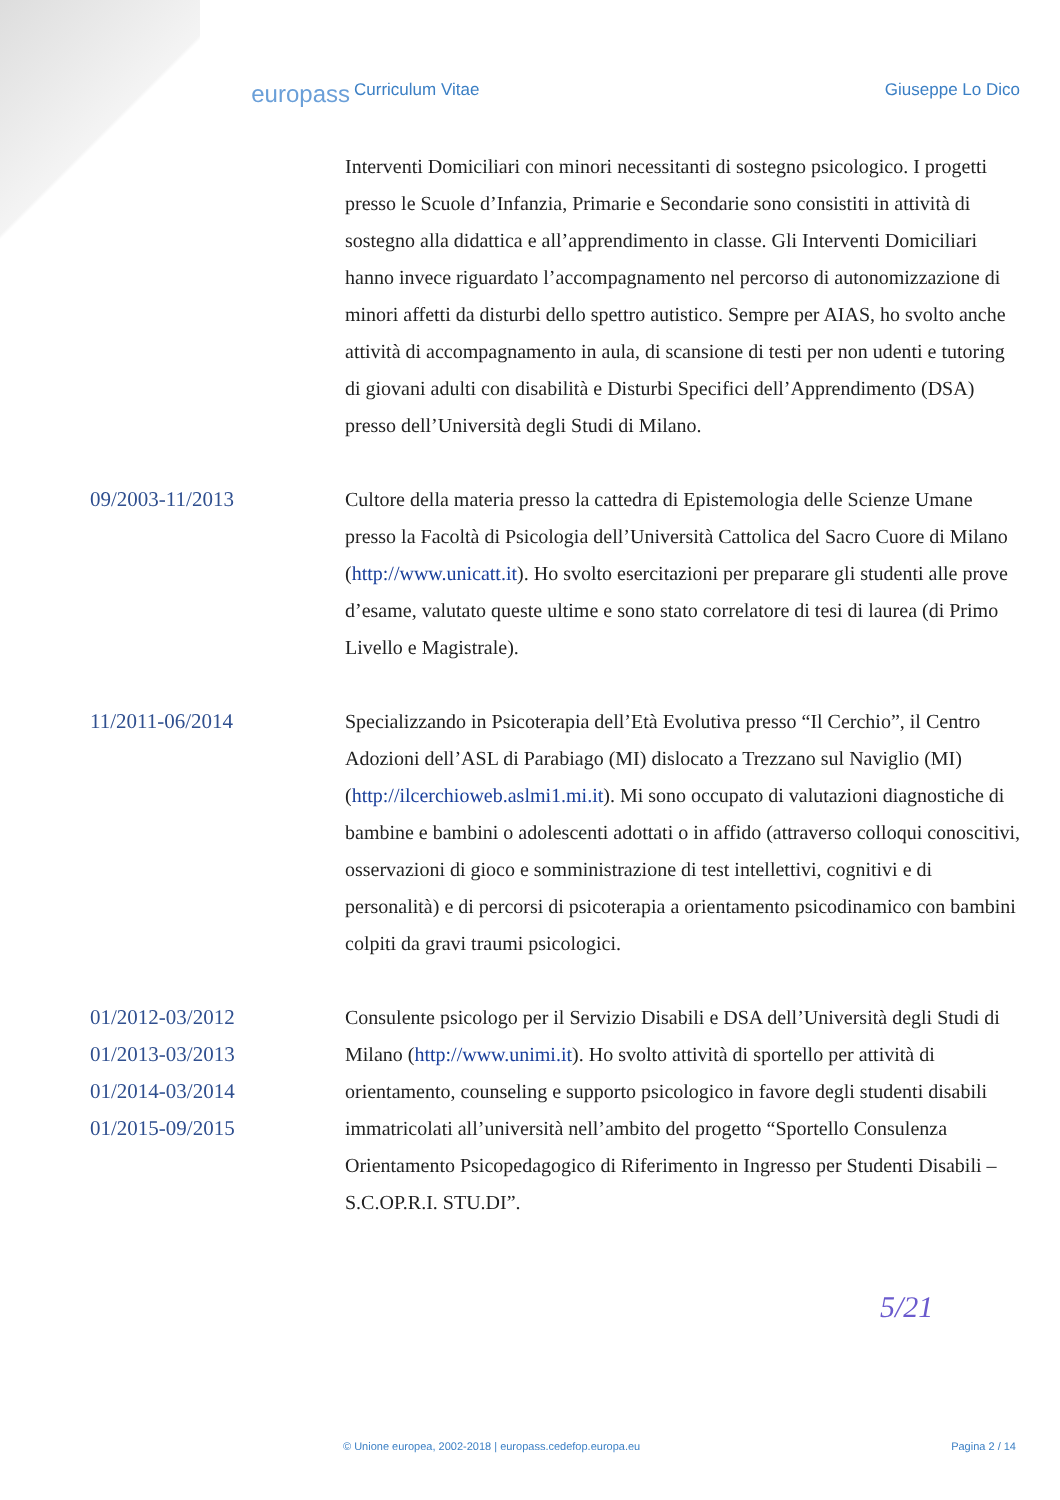europass
Curriculum Vitae Giuseppe Lo Dico
Interventi Domiciliari con minori necessitanti di sostegno psicologico. I progetti presso le Scuole d’Infanzia, Primarie e Secondarie sono consistiti in attività di sostegno alla didattica e all’apprendimento in classe. Gli Interventi Domiciliari hanno invece riguardato l’accompagnamento nel percorso di autonomizzazione di minori affetti da disturbi dello spettro autistico. Sempre per AIAS, ho svolto anche attività di accompagnamento in aula, di scansione di testi per non udenti e tutoring di giovani adulti con disabilità e Disturbi Specifici dell’Apprendimento (DSA) presso dell’Università degli Studi di Milano.
09/2003-11/2013 Cultore della materia presso la cattedra di Epistemologia delle Scienze Umane presso la Facoltà di Psicologia dell’Università Cattolica del Sacro Cuore di Milano (http://www.unicatt.it). Ho svolto esercitazioni per preparare gli studenti alle prove d’esame, valutato queste ultime e sono stato correlatore di tesi di laurea (di Primo Livello e Magistrale).
11/2011-06/2014 Specializzando in Psicoterapia dell’Età Evolutiva presso “Il Cerchio”, il Centro Adozioni dell’ASL di Parabiago (MI) dislocato a Trezzano sul Naviglio (MI) (http://ilcerchioweb.aslmi1.mi.it). Mi sono occupato di valutazioni diagnostiche di bambine e bambini o adolescenti adottati o in affido (attraverso colloqui conoscitivi, osservazioni di gioco e somministrazione di test intellettivi, cognitivi e di personalità) e di percorsi di psicoterapia a orientamento psicodinamico con bambini colpiti da gravi traumi psicologici.
01/2012-03/2012
01/2013-03/2013
01/2014-03/2014
01/2015-09/2015
Consulente psicologo per il Servizio Disabili e DSA dell’Università degli Studi di Milano (http://www.unimi.it). Ho svolto attività di sportello per attività di orientamento, counseling e supporto psicologico in favore degli studenti disabili immatricolati all’università nell’ambito del progetto “Sportello Consulenza Orientamento Psicopedagogico di Riferimento in Ingresso per Studenti Disabili – S.C.OP.R.I. STU.DI”.
5/21
© Unione europea, 2002-2018 | europass.cedefop.europa.eu Pagina 2 / 14